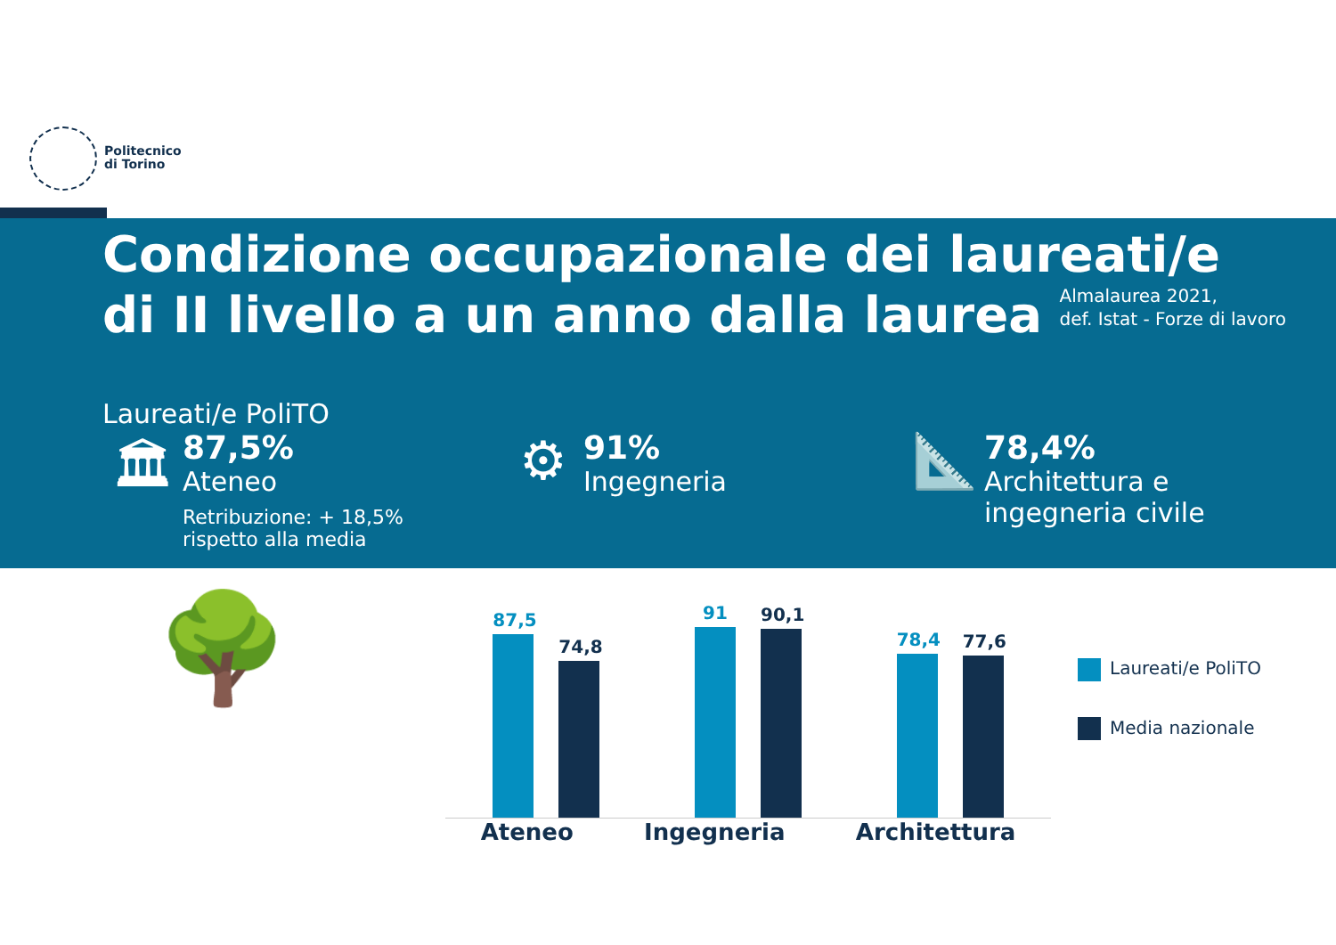Politecnico
di Torino
Condizione occupazionale dei laureati/e
di II livello a un anno dalla laurea Almalaurea 2021,
def. Istat - Forze di lavoro
Laureati/e PoliTO
🏛
87,5%
Ateneo
Retribuzione: + 18,5%
rispetto alla media
⚙
91%
Ingegneria
📐
78,4%
Architettura e
ingegneria civile
🌳
87,5
74,8
91
90,1
78,4
77,6
Laureati/e PoliTO
Media nazionale
Ateneo Ingegneria Architettura